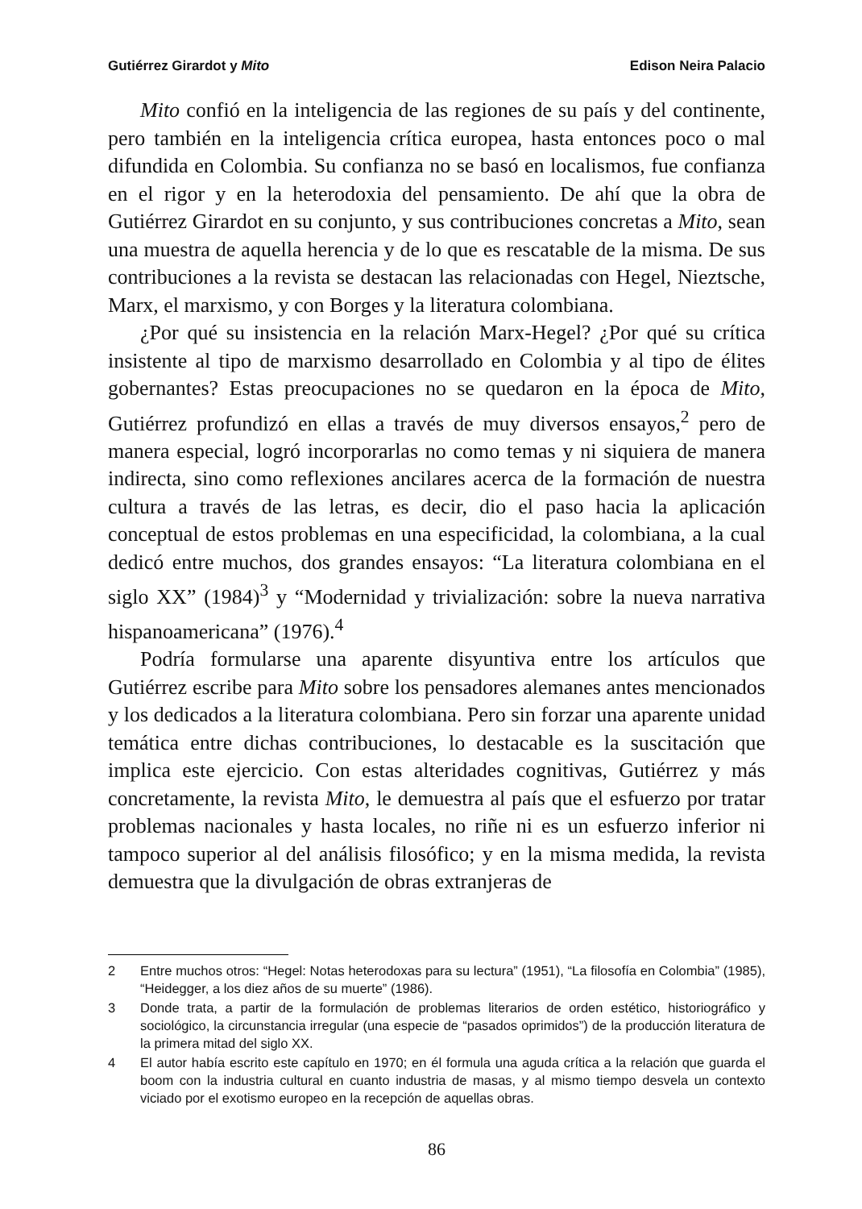Gutiérrez Girardot y Mito Edison Neira Palacio
Mito confió en la inteligencia de las regiones de su país y del continente, pero también en la inteligencia crítica europea, hasta entonces poco o mal difundida en Colombia. Su confianza no se basó en localismos, fue confianza en el rigor y en la heterodoxia del pensamiento. De ahí que la obra de Gutiérrez Girardot en su conjunto, y sus contribuciones concretas a Mito, sean una muestra de aquella herencia y de lo que es rescatable de la misma. De sus contribuciones a la revista se destacan las relacionadas con Hegel, Nieztsche, Marx, el marxismo, y con Borges y la literatura colombiana.
¿Por qué su insistencia en la relación Marx-Hegel? ¿Por qué su crítica insistente al tipo de marxismo desarrollado en Colombia y al tipo de élites gobernantes? Estas preocupaciones no se quedaron en la época de Mito, Gutiérrez profundizó en ellas a través de muy diversos ensayos,<sup>2</sup> pero de manera especial, logró incorporarlas no como temas y ni siquiera de manera indirecta, sino como reflexiones ancilares acerca de la formación de nuestra cultura a través de las letras, es decir, dio el paso hacia la aplicación conceptual de estos problemas en una especificidad, la colombiana, a la cual dedicó entre muchos, dos grandes ensayos: “La literatura colombiana en el siglo XX” (1984)<sup>3</sup> y “Modernidad y trivialización: sobre la nueva narrativa hispanoamericana” (1976).<sup>4</sup>
Podría formularse una aparente disyuntiva entre los artículos que Gutiérrez escribe para Mito sobre los pensadores alemanes antes mencionados y los dedicados a la literatura colombiana. Pero sin forzar una aparente unidad temática entre dichas contribuciones, lo destacable es la suscitación que implica este ejercicio. Con estas alteridades cognitivas, Gutiérrez y más concretamente, la revista Mito, le demuestra al país que el esfuerzo por tratar problemas nacionales y hasta locales, no riñe ni es un esfuerzo inferior ni tampoco superior al del análisis filosófico; y en la misma medida, la revista demuestra que la divulgación de obras extranjeras de
2 Entre muchos otros: “Hegel: Notas heterodoxas para su lectura” (1951), “La filosofía en Colombia” (1985), “Heidegger, a los diez años de su muerte” (1986).
3 Donde trata, a partir de la formulación de problemas literarios de orden estético, historiográfico y sociológico, la circunstancia irregular (una especie de “pasados oprimidos”) de la producción literatura de la primera mitad del siglo XX.
4 El autor había escrito este capítulo en 1970; en él formula una aguda crítica a la relación que guarda el boom con la industria cultural en cuanto industria de masas, y al mismo tiempo desvela un contexto viciado por el exotismo europeo en la recepción de aquellas obras.
86